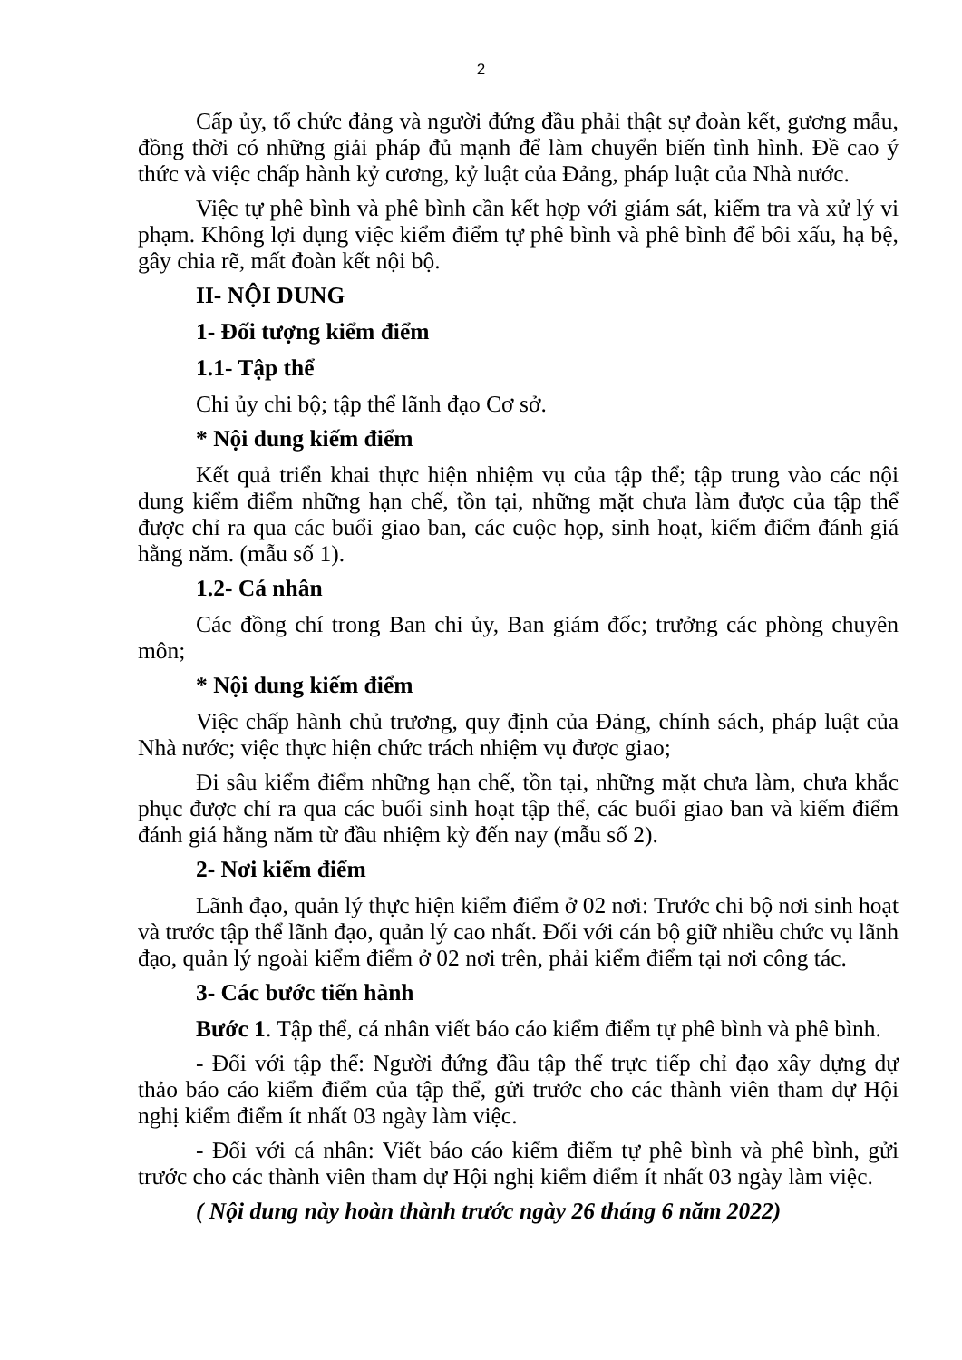2
Cấp ủy, tổ chức đảng và người đứng đầu phải thật sự đoàn kết, gương mẫu, đồng thời có những giải pháp đủ mạnh để làm chuyển biến tình hình. Đề cao ý thức và việc chấp hành kỷ cương, kỷ luật của Đảng, pháp luật của Nhà nước.
Việc tự phê bình và phê bình cần kết hợp với giám sát, kiểm tra và xử lý vi phạm. Không lợi dụng việc kiểm điểm tự phê bình và phê bình để bôi xấu, hạ bệ, gây chia rẽ, mất đoàn kết nội bộ.
II- NỘI DUNG
1- Đối tượng kiểm điểm
1.1- Tập thể
Chi ủy chi bộ; tập thể lãnh đạo Cơ sở.
* Nội dung kiếm điểm
Kết quả triển khai thực hiện nhiệm vụ của tập thể; tập trung vào các nội dung kiểm điểm những hạn chế, tồn tại, những mặt chưa làm được của tập thể được chỉ ra qua các buổi giao ban, các cuộc họp, sinh hoạt, kiếm điểm đánh giá hằng năm. (mẫu số 1).
1.2- Cá nhân
Các đồng chí trong Ban chi ủy, Ban giám đốc; trưởng các phòng chuyên môn;
* Nội dung kiếm điểm
Việc chấp hành chủ trương, quy định của Đảng, chính sách, pháp luật của Nhà nước; việc thực hiện chức trách nhiệm vụ được giao;
Đi sâu kiểm điểm những hạn chế, tồn tại, những mặt chưa làm, chưa khắc phục được chỉ ra qua các buổi sinh hoạt tập thể, các buổi giao ban và kiếm điểm đánh giá hằng năm từ đầu nhiệm kỳ đến nay (mẫu số 2).
2- Nơi kiểm điểm
Lãnh đạo, quản lý thực hiện kiểm điểm ở 02 nơi: Trước chi bộ nơi sinh hoạt và trước tập thể lãnh đạo, quản lý cao nhất. Đối với cán bộ giữ nhiều chức vụ lãnh đạo, quản lý ngoài kiểm điểm ở 02 nơi trên, phải kiểm điểm tại nơi công tác.
3- Các bước tiến hành
Bước 1. Tập thể, cá nhân viết báo cáo kiểm điểm tự phê bình và phê bình.
- Đối với tập thể: Người đứng đầu tập thể trực tiếp chỉ đạo xây dựng dự thảo báo cáo kiểm điểm của tập thể, gửi trước cho các thành viên tham dự Hội nghị kiểm điểm ít nhất 03 ngày làm việc.
- Đối với cá nhân: Viết báo cáo kiểm điểm tự phê bình và phê bình, gửi trước cho các thành viên tham dự Hội nghị kiểm điểm ít nhất 03 ngày làm việc.
( Nội dung này hoàn thành trước ngày 26 tháng 6 năm 2022)